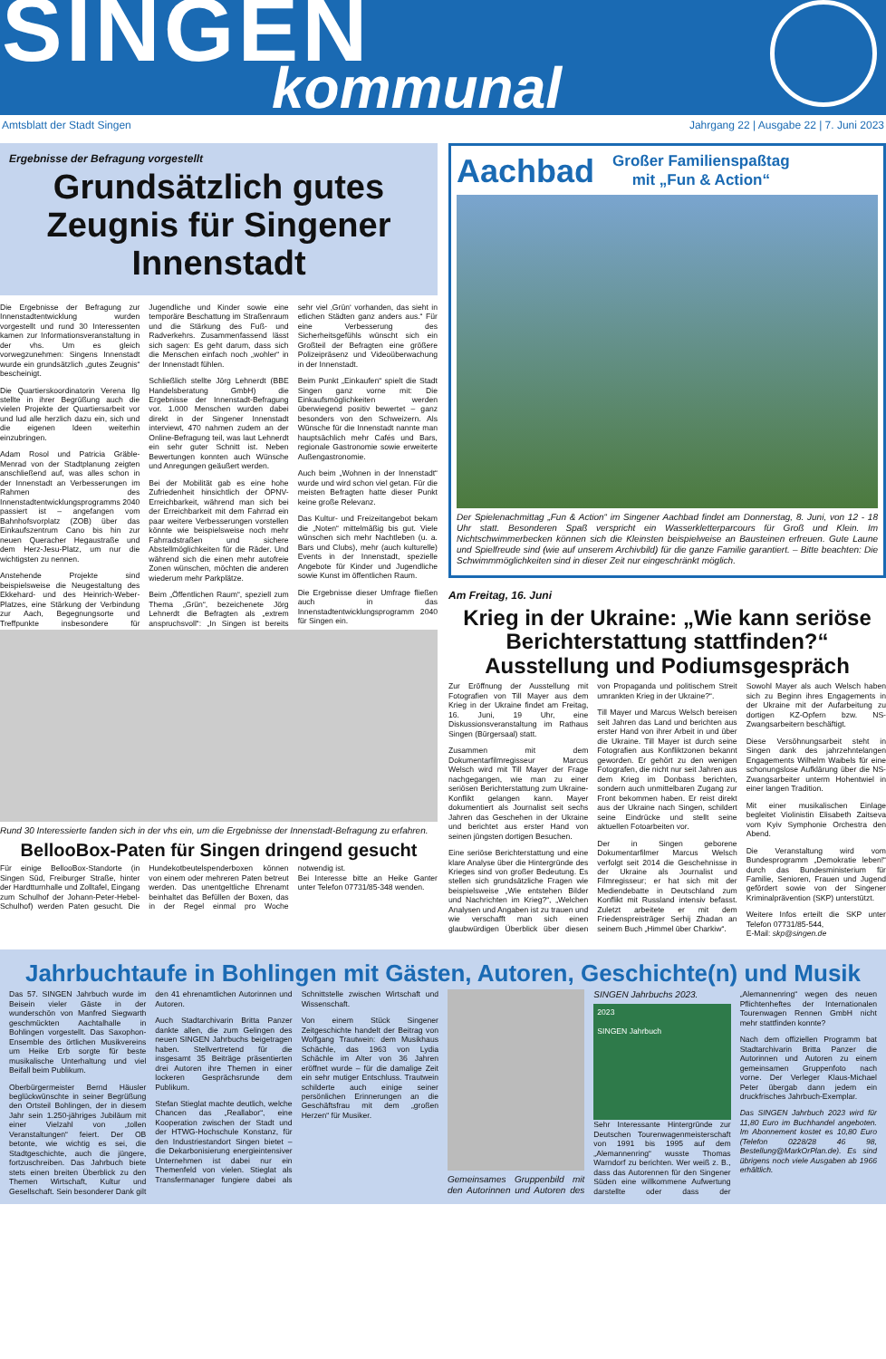SINGEN
kommunal
Amtsblatt der Stadt Singen Jahrgang 22 | Ausgabe 22 | 7. Juni 2023
Ergebnisse der Befragung vorgestellt
Grundsätzlich gutes Zeugnis für Singener Innenstadt
Die Ergebnisse der Befragung zur Innenstadtentwicklung wurden vorgestellt und rund 30 Interessenten kamen zur Informationsveranstaltung in der vhs. Um es gleich vorwegzunehmen: Singens Innenstadt wurde ein grundsätzlich „gutes Zeugnis“ bescheinigt.
Die Quartierskoordinatorin Verena Ilg stellte in ihrer Begrüßung auch die vielen Projekte der Quartiersarbeit vor und lud alle herzlich dazu ein, sich und die eigenen Ideen weiterhin einzubringen.
Adam Rosol und Patricia Gräble-Menrad von der Stadtplanung zeigten anschließend auf, was alles schon in der Innenstadt an Verbesserungen im Rahmen des Innenstadtentwicklungsprogramms 2040 passiert ist – angefangen vom Bahnhofsvorplatz (ZOB) über das Einkaufszentrum Cano bis hin zur neuen Queracher Hegaustraße und dem Herz-Jesu-Platz, um nur die wichtigsten zu nennen.
Anstehende Projekte sind beispielsweise die Neugestaltung des Ekkehard- und des Heinrich-Weber-Platzes, eine Stärkung der Verbindung zur Aach, Begegnungsorte und Treffpunkte insbesondere für Jugendliche und Kinder sowie eine temporäre Beschattung im Straßenraum und die Stärkung des Fuß- und Radverkehrs. Zusammenfassend lässt sich sagen: Es geht darum, dass sich die Menschen einfach noch „wohler“ in der Innenstadt fühlen.
Schließlich stellte Jörg Lehnerdt (BBE Handelsberatung GmbH) die Ergebnisse der Innenstadt-Befragung vor. 1.000 Menschen wurden dabei direkt in der Singener Innenstadt interviewt, 470 nahmen zudem an der Online-Befragung teil, was laut Lehnerdt ein sehr guter Schnitt ist. Neben Bewertungen konnten auch Wünsche und Anregungen geäußert werden.
Bei der Mobilität gab es eine hohe Zufriedenheit hinsichtlich der ÖPNV-Erreichbarkeit, während man sich bei der Erreichbarkeit mit dem Fahrrad ein paar weitere Verbesserungen vorstellen könnte wie beispielsweise noch mehr Fahrradstraßen und sichere Abstellmöglichkeiten für die Räder. Und während sich die einen mehr autofreie Zonen wünschen, möchten die anderen wiederum mehr Parkplätze.
Beim „Öffentlichen Raum“, speziell zum Thema „Grün“, bezeichenete Jörg Lehnerdt die Befragten als „extrem anspruchsvoll“: „In Singen ist bereits sehr viel ‚Grün‘ vorhanden, das sieht in etlichen Städten ganz anders aus.“ Für eine Verbesserung des Sicherheitsgefühls wünscht sich ein Großteil der Befragten eine größere Polizeipräsenz und Videoüberwachung in der Innenstadt.
Beim Punkt „Einkaufen“ spielt die Stadt Singen ganz vorne mit: Die Einkaufsmöglichkeiten werden überwiegend positiv bewertet – ganz besonders von den Schweizern. Als Wünsche für die Innenstadt nannte man hauptsächlich mehr Cafés und Bars, regionale Gastronomie sowie erweiterte Außengastronomie.
Auch beim „Wohnen in der Innenstadt“ wurde und wird schon viel getan. Für die meisten Befragten hatte dieser Punkt keine große Relevanz.
Das Kultur- und Freizeitangebot bekam die „Noten“ mittelmäßig bis gut. Viele wünschen sich mehr Nachtleben (u. a. Bars und Clubs), mehr (auch kulturelle) Events in der Innenstadt, spezielle Angebote für Kinder und Jugendliche sowie Kunst im öffentlichen Raum.
Die Ergebnisse dieser Umfrage fließen auch in das Innenstadtentwicklungsprogramm 2040 für Singen ein.
Rund 30 Interessierte fanden sich in der vhs ein, um die Ergebnisse der Innenstadt-Befragung zu erfahren.
BellooBox-Paten für Singen dringend gesucht
Für einige BellooBox-Standorte (in Singen Süd, Freiburger Straße, hinter der Hardtturnhalle und Zolltafel, Eingang zum Schulhof der Johann-Peter-Hebel-Schulhof) werden Paten gesucht. Die Hundekotbeutelspenderboxen können von einem oder mehreren Paten betreut werden. Das unentgeltliche Ehrenamt beinhaltet das Befüllen der Boxen, das in der Regel einmal pro Woche notwendig ist.
Bei Interesse bitte an Heike Ganter unter Telefon 07731/85-348 wenden.
Aachbad Großer Familienspaßtag
mit „Fun & Action“
Der Spielenachmittag „Fun & Action“ im Singener Aachbad findet am Donnerstag, 8. Juni, von 12 - 18 Uhr statt. Besonderen Spaß verspricht ein Wasserkletterparcours für Groß und Klein. Im Nichtschwimmerbecken können sich die Kleinsten beispielweise an Bausteinen erfreuen. Gute Laune und Spielfreude sind (wie auf unserem Archivbild) für die ganze Familie garantiert. – Bitte beachten: Die Schwimmmöglichkeiten sind in dieser Zeit nur eingeschränkt möglich.
Am Freitag, 16. Juni
Krieg in der Ukraine: „Wie kann seriöse Berichterstattung stattfinden?“ Ausstellung und Podiumsgespräch
Zur Eröffnung der Ausstellung mit Fotografien von Till Mayer aus dem Krieg in der Ukraine findet am Freitag, 16. Juni, 19 Uhr, eine Diskussionsveranstaltung im Rathaus Singen (Bürgersaal) statt.
Zusammen mit dem Dokumentarfilmregisseur Marcus Welsch wird mit Till Mayer der Frage nachgegangen, wie man zu einer seriösen Berichterstattung zum Ukraine-Konflikt gelangen kann. Mayer dokumentiert als Journalist seit sechs Jahren das Geschehen in der Ukraine und berichtet aus erster Hand von seinen jüngsten dortigen Besuchen.
Eine seriöse Berichterstattung und eine klare Analyse über die Hintergründe des Krieges sind von großer Bedeutung. Es stellen sich grundsätzliche Fragen wie beispielsweise „Wie entstehen Bilder und Nachrichten im Krieg?“, „Welchen Analysen und Angaben ist zu trauen und wie verschafft man sich einen glaubwürdigen Überblick über diesen von Propaganda und politischem Streit umrankten Krieg in der Ukraine?“.
Till Mayer und Marcus Welsch bereisen seit Jahren das Land und berichten aus erster Hand von ihrer Arbeit in und über die Ukraine. Till Mayer ist durch seine Fotografien aus Konfliktzonen bekannt geworden. Er gehört zu den wenigen Fotografen, die nicht nur seit Jahren aus dem Krieg im Donbass berichten, sondern auch unmittelbaren Zugang zur Front bekommen haben. Er reist direkt aus der Ukraine nach Singen, schildert seine Eindrücke und stellt seine aktuellen Fotoarbeiten vor.
Der in Singen geborene Dokumentarfilmer Marcus Welsch verfolgt seit 2014 die Geschehnisse in der Ukraine als Journalist und Filmregisseur; er hat sich mit der Mediendebatte in Deutschland zum Konflikt mit Russland intensiv befasst. Zuletzt arbeitete er mit dem Friedenspreisträger Serhij Zhadan an seinem Buch „Himmel über Charkiw“.
Sowohl Mayer als auch Welsch haben sich zu Beginn ihres Engagements in der Ukraine mit der Aufarbeitung zu dortigen KZ-Opfern bzw. NS-Zwangsarbeitern beschäftigt.
Diese Versöhnungsarbeit steht in Singen dank des jahrzehntelangen Engagements Wilhelm Waibels für eine schonungslose Aufklärung über die NS-Zwangsarbeiter unterm Hohentwiel in einer langen Tradition.
Mit einer musikalischen Einlage begleitet Violinistin Elisabeth Zaitseva vom Kyiv Symphonie Orchestra den Abend.
Die Veranstaltung wird vom Bundesprogramm „Demokratie leben!“ durch das Bundesministerium für Familie, Senioren, Frauen und Jugend gefördert sowie von der Singener Kriminalprävention (SKP) unterstützt.
Weitere Infos erteilt die SKP unter Telefon 07731/85-544,
E-Mail: skp@singen.de
Jahrbuchtaufe in Bohlingen mit Gästen, Autoren, Geschichte(n) und Musik
Das 57. SINGEN Jahrbuch wurde im Beisein vieler Gäste in der wunderschön von Manfred Siegwarth geschmückten Aachtalhalle in Bohlingen vorgestellt. Das Saxophon-Ensemble des örtlichen Musikvereins um Heike Erb sorgte für beste musikalische Unterhaltung und viel Beifall beim Publikum.
Oberbürgermeister Bernd Häusler beglückwünschte in seiner Begrüßung den Ortsteil Bohlingen, der in diesem Jahr sein 1.250-jähriges Jubiläum mit einer Vielzahl von „tollen Veranstaltungen“ feiert. Der OB betonte, wie wichtig es sei, die Stadtgeschichte, auch die jüngere, fortzuschreiben. Das Jahrbuch biete stets einen breiten Überblick zu den Themen Wirtschaft, Kultur und Gesellschaft. Sein besonderer Dank gilt den 41 ehrenamtlichen Autorinnen und Autoren.
Auch Stadtarchivarin Britta Panzer dankte allen, die zum Gelingen des neuen SINGEN Jahrbuchs beigetragen haben. Stellvertretend für die insgesamt 35 Beiträge präsentierten drei Autoren ihre Themen in einer lockeren Gesprächsrunde dem Publikum.
Stefan Stieglat machte deutlich, welche Chancen das „Reallabor“, eine Kooperation zwischen der Stadt und der HTWG-Hochschule Konstanz, für den Industriestandort Singen bietet – die Dekarbonisierung energieintensiver Unternehmen ist dabei nur ein Themenfeld von vielen. Stieglat als Transfermanager fungiere dabei als Schnittstelle zwischen Wirtschaft und Wissenschaft.
Von einem Stück Singener Zeitgeschichte handelt der Beitrag von Wolfgang Trautwein: dem Musikhaus Schächle, das 1963 von Lydia Schächle im Alter von 36 Jahren eröffnet wurde – für die damalige Zeit ein sehr mutiger Entschluss. Trautwein schilderte auch einige seiner persönlichen Erinnerungen an die Geschäftsfrau mit dem „großen Herzen“ für Musiker.
Gemeinsames Gruppenbild mit den Autorinnen und Autoren des SINGEN Jahrbuchs 2023.
2023
SINGEN Jahrbuch
Sehr Interessante Hintergründe zur Deutschen Tourenwagenmeisterschaft von 1991 bis 1995 auf dem „Alemannenring“ wusste Thomas Warndorf zu berichten. Wer weiß z. B., dass das Autorennen für den Singener Süden eine willkommene Aufwertung darstellte oder dass der „Alemannenring“ wegen des neuen Pflichtenheftes der Internationalen Tourenwagen Rennen GmbH nicht mehr stattfinden konnte?
Nach dem offiziellen Programm bat Stadtarchivarin Britta Panzer die Autorinnen und Autoren zu einem gemeinsamen Gruppenfoto nach vorne. Der Verleger Klaus-Michael Peter übergab dann jedem ein druckfrisches Jahrbuch-Exemplar.
Das SINGEN Jahrbuch 2023 wird für 11,80 Euro im Buchhandel angeboten. Im Abonnement kostet es 10,80 Euro (Telefon 0228/28 46 98, Bestellung@MarkOrPlan.de). Es sind übrigens noch viele Ausgaben ab 1966 erhältlich.